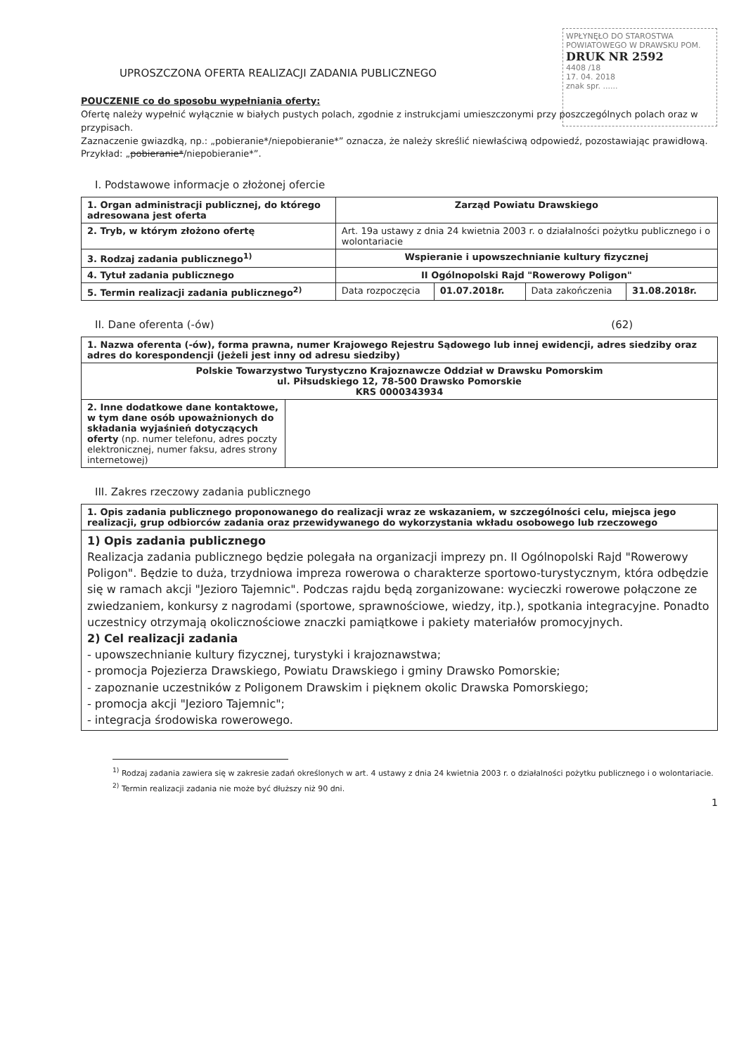WPŁYNĘŁO DO STAROSTWA POWIATOWEGO W DRAWSKU POM. DRUK NR 2592
4408 /18
17. 04. 2018
znak spr. ......
UPROSZCZONA OFERTA REALIZACJI ZADANIA PUBLICZNEGO
POUCZENIE co do sposobu wypełniania oferty:
Ofertę należy wypełnić wyłącznie w białych pustych polach, zgodnie z instrukcjami umieszczonymi przy poszczególnych polach oraz w przypisach.
Zaznaczenie gwiazdką, np.: „pobieranie*/niepobieranie*” oznacza, że należy skreślić niewłaściwą odpowiedź, pozostawiając prawidłową. Przykład: „pobieranie*/niepobieranie*”.
I. Podstawowe informacje o złożonej ofercie
| 1. Organ administracji publicznej, do którego adresowana jest oferta | Zarząd Powiatu Drawskiego | | | |
| 2. Tryb, w którym złożono ofertę | Art. 19a ustawy z dnia 24 kwietnia 2003 r. o działalności pożytku publicznego i o wolontariacie | | | |
| 3. Rodzaj zadania publicznego<sup>1)</sup> | Wspieranie i upowszechnianie kultury fizycznej | | | |
| 4. Tytuł zadania publicznego | II Ogólnopolski Rajd "Rowerowy Poligon" | | | |
| 5. Termin realizacji zadania publicznego<sup>2)</sup> | Data rozpoczęcia | 01.07.2018r. | Data zakończenia | 31.08.2018r. |
II. Dane oferenta (-ów) (62)
| 1. Nazwa oferenta (-ów), forma prawna, numer Krajowego Rejestru Sądowego lub innej ewidencji, adres siedziby oraz adres do korespondencji (jeżeli jest inny od adresu siedziby) | |
| Polskie Towarzystwo Turystyczno Krajoznawcze Oddział w Drawsku Pomorskim ul. Piłsudskiego 12, 78-500 Drawsko Pomorskie KRS 0000343934 | |
| 2. Inne dodatkowe dane kontaktowe, w tym dane osób upoważnionych do składania wyjaśnień dotyczących oferty (np. numer telefonu, adres poczty elektronicznej, numer faksu, adres strony internetowej) | |
III. Zakres rzeczowy zadania publicznego
| 1. Opis zadania publicznego proponowanego do realizacji wraz ze wskazaniem, w szczególności celu, miejsca jego realizacji, grup odbiorców zadania oraz przewidywanego do wykorzystania wkładu osobowego lub rzeczowego |
| 1) Opis zadania publicznego Realizacja zadania publicznego będzie polegała na organizacji imprezy pn. II Ogólnopolski Rajd "Rowerowy Poligon". Będzie to duża, trzydniowa impreza rowerowa o charakterze sportowo-turystycznym, która odbędzie się w ramach akcji "Jezioro Tajemnic". Podczas rajdu będą zorganizowane: wycieczki rowerowe połączone ze zwiedzaniem, konkursy z nagrodami (sportowe, sprawnościowe, wiedzy, itp.), spotkania integracyjne. Ponadto uczestnicy otrzymają okolicznościowe znaczki pamiątkowe i pakiety materiałów promocyjnych. 2) Cel realizacji zadania - upowszechnianie kultury fizycznej, turystyki i krajoznawstwa; - promocja Pojezierza Drawskiego, Powiatu Drawskiego i gminy Drawsko Pomorskie; - zapoznanie uczestników z Poligonem Drawskim i pięknem okolic Drawska Pomorskiego; - promocja akcji "Jezioro Tajemnic"; - integracja środowiska rowerowego. |
<sup>1)</sup> Rodzaj zadania zawiera się w zakresie zadań określonych w art. 4 ustawy z dnia 24 kwietnia 2003 r. o działalności pożytku publicznego i o wolontariacie.
<sup>2)</sup> Termin realizacji zadania nie może być dłuższy niż 90 dni.
1